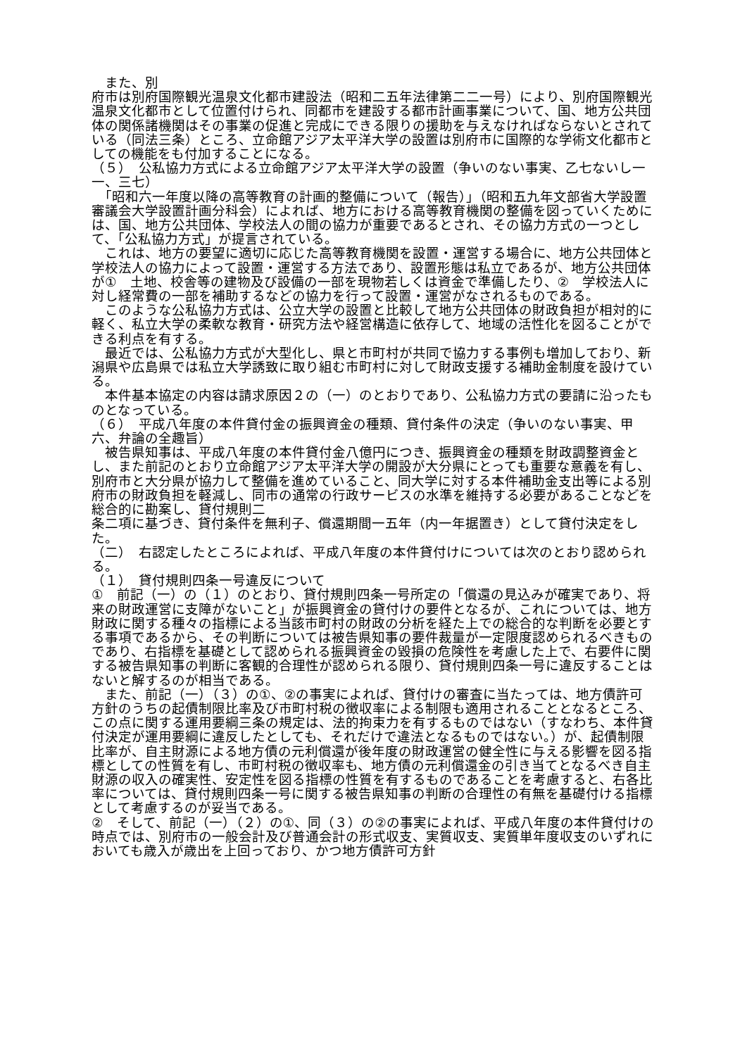また、別
府市は別府国際観光温泉文化都市建設法（昭和二五年法律第二二一号）により、別府国際観光温泉文化都市として位置付けられ、同都市を建設する都市計画事業について、国、地方公共団体の関係諸機関はその事業の促進と完成にできる限りの援助を与えなければならないとされている（同法三条）ところ、立命館アジア太平洋大学の設置は別府市に国際的な学術文化都市としての機能をも付加することになる。
（５）　公私協力方式による立命館アジア太平洋大学の設置（争いのない事実、乙七ないし一一、三七）
　「昭和六一年度以降の高等教育の計画的整備について（報告）」（昭和五九年文部省大学設置審議会大学設置計画分科会）によれば、地方における高等教育機関の整備を図っていくためには、国、地方公共団体、学校法人の間の協力が重要であるとされ、その協力方式の一つとして、「公私協力方式」が提言されている。
　これは、地方の要望に適切に応じた高等教育機関を設置・運営する場合に、地方公共団体と学校法人の協力によって設置・運営する方法であり、設置形態は私立であるが、地方公共団体が①　土地、校舎等の建物及び設備の一部を現物若しくは資金で準備したり、②　学校法人に対し経常費の一部を補助するなどの協力を行って設置・運営がなされるものである。
　このような公私協力方式は、公立大学の設置と比較して地方公共団体の財政負担が相対的に軽く、私立大学の柔軟な教育・研究方法や経営構造に依存して、地域の活性化を図ることができる利点を有する。
　最近では、公私協力方式が大型化し、県と市町村が共同で協力する事例も増加しており、新潟県や広島県では私立大学誘致に取り組む市町村に対して財政支援する補助金制度を設けている。
　本件基本協定の内容は請求原因２の（一）のとおりであり、公私協力方式の要請に沿ったものとなっている。
（６）　平成八年度の本件貸付金の振興資金の種類、貸付条件の決定（争いのない事実、甲六、弁論の全趣旨）
　被告県知事は、平成八年度の本件貸付金八億円につき、振興資金の種類を財政調整資金とし、また前記のとおり立命館アジア太平洋大学の開設が大分県にとっても重要な意義を有し、別府市と大分県が協力して整備を進めていること、同大学に対する本件補助金支出等による別府市の財政負担を軽減し、同市の通常の行政サービスの水準を維持する必要があることなどを総合的に勘案し、貸付規則二
条二項に基づき、貸付条件を無利子、償還期間一五年（内一年据置き）として貸付決定をした。
（二）　右認定したところによれば、平成八年度の本件貸付けについては次のとおり認められる。
（１）　貸付規則四条一号違反について
①　前記（一）の（１）のとおり、貸付規則四条一号所定の「償還の見込みが確実であり、将来の財政運営に支障がないこと」が振興資金の貸付けの要件となるが、これについては、地方財政に関する種々の指標による当該市町村の財政の分析を経た上での総合的な判断を必要とする事項であるから、その判断については被告県知事の要件裁量が一定限度認められるべきものであり、右指標を基礎として認められる振興資金の毀損の危険性を考慮した上で、右要件に関する被告県知事の判断に客観的合理性が認められる限り、貸付規則四条一号に違反することはないと解するのが相当である。
　また、前記（一）（３）の①、②の事実によれば、貸付けの審査に当たっては、地方債許可方針のうちの起債制限比率及び市町村税の徴収率による制限も適用されることとなるところ、この点に関する運用要綱三条の規定は、法的拘束力を有するものではない（すなわち、本件貸付決定が運用要綱に違反したとしても、それだけで違法となるものではない。）が、起債制限比率が、自主財源による地方債の元利償還が後年度の財政運営の健全性に与える影響を図る指標としての性質を有し、市町村税の徴収率も、地方債の元利償還金の引き当てとなるべき自主財源の収入の確実性、安定性を図る指標の性質を有するものであることを考慮すると、右各比率については、貸付規則四条一号に関する被告県知事の判断の合理性の有無を基礎付ける指標として考慮するのが妥当である。
②　そして、前記（一）（２）の①、同（３）の②の事実によれば、平成八年度の本件貸付けの時点では、別府市の一般会計及び普通会計の形式収支、実質収支、実質単年度収支のいずれにおいても歳入が歳出を上回っており、かつ地方債許可方針